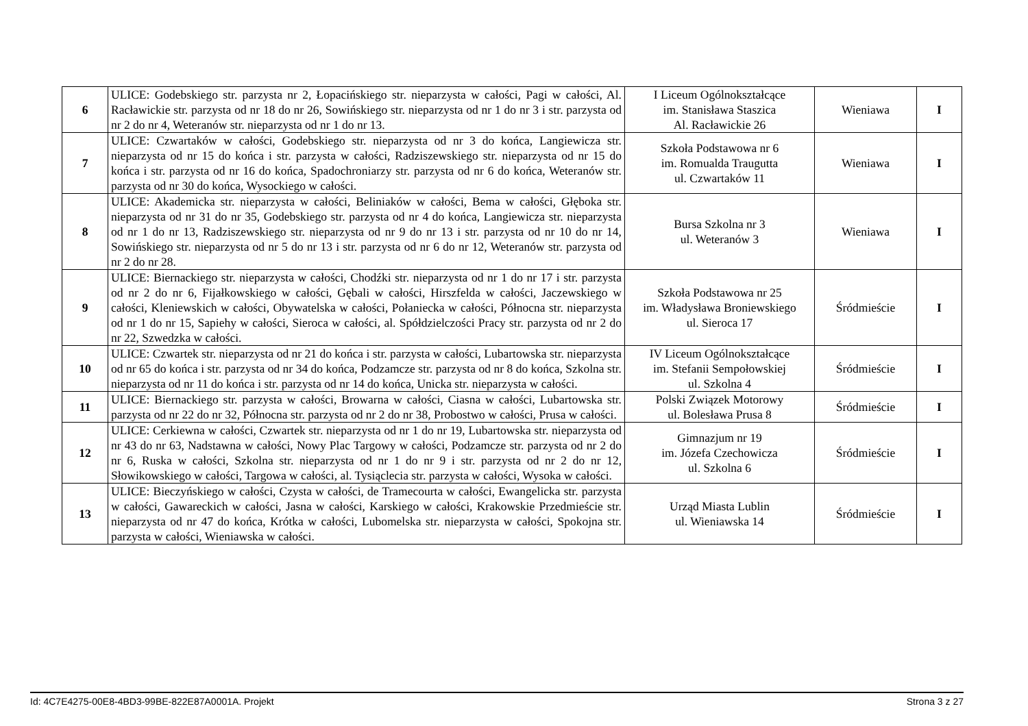| 6 | ULICE: Godebskiego str. parzysta nr 2, Łopacińskiego str. nieparzysta w całości, Pagi w całości, Al. Racławickie str. parzysta od nr 18 do nr 26, Sowińskiego str. nieparzysta od nr 1 do nr 3 i str. parzysta od nr 2 do nr 4, Weteranów str. nieparzysta od nr 1 do nr 13. | I Liceum Ogólnokształcące im. Stanisława Staszica Al. Racławickie 26 | Wieniawa | I |
| 7 | ULICE: Czwartaków w całości, Godebskiego str. nieparzysta od nr 3 do końca, Langiewicza str. nieparzysta od nr 15 do końca i str. parzysta w całości, Radziszewskiego str. nieparzysta od nr 15 do końca i str. parzysta od nr 16 do końca, Spadochroniarzy str. parzysta od nr 6 do końca, Weteranów str. parzysta od nr 30 do końca, Wysockiego w całości. | Szkoła Podstawowa nr 6 im. Romualda Traugutta ul. Czwartaków 11 | Wieniawa | I |
| 8 | ULICE: Akademicka str. nieparzysta w całości, Beliniaków w całości, Bema w całości, Głęboka str. nieparzysta od nr 31 do nr 35, Godebskiego str. parzysta od nr 4 do końca, Langiewicza str. nieparzysta od nr 1 do nr 13, Radziszewskiego str. nieparzysta od nr 9 do nr 13 i str. parzysta od nr 10 do nr 14, Sowińskiego str. nieparzysta od nr 5 do nr 13 i str. parzysta od nr 6 do nr 12, Weteranów str. parzysta od nr 2 do nr 28. | Bursa Szkolna nr 3 ul. Weteranów 3 | Wieniawa | I |
| 9 | ULICE: Biernackiego str. nieparzysta w całości, Chodźki str. nieparzysta od nr 1 do nr 17 i str. parzysta od nr 2 do nr 6, Fijałkowskiego w całości, Gębali w całości, Hirszfelda w całości, Jaczewskiego w całości, Kleniewskich w całości, Obywatelska w całości, Połaniecka w całości, Północna str. nieparzysta od nr 1 do nr 15, Sapiehy w całości, Sieroca w całości, al. Spółdzielczości Pracy str. parzysta od nr 2 do nr 22, Szwedzka w całości. | Szkoła Podstawowa nr 25 im. Władysława Broniewskiego ul. Sieroca 17 | Śródmieście | I |
| 10 | ULICE: Czwartek str. nieparzysta od nr 21 do końca i str. parzysta w całości, Lubartowska str. nieparzysta od nr 65 do końca i str. parzysta od nr 34 do końca, Podzamcze str. parzysta od nr 8 do końca, Szkolna str. nieparzysta od nr 11 do końca i str. parzysta od nr 14 do końca, Unicka str. nieparzysta w całości. | IV Liceum Ogólnokształcące im. Stefanii Sempołowskiej ul. Szkolna 4 | Śródmieście | I |
| 11 | ULICE: Biernackiego str. parzysta w całości, Browarna w całości, Ciasna w całości, Lubartowska str. parzysta od nr 22 do nr 32, Północna str. parzysta od nr 2 do nr 38, Probostwo w całości, Prusa w całości. | Polski Związek Motorowy ul. Bolesława Prusa 8 | Śródmieście | I |
| 12 | ULICE: Cerkiewna w całości, Czwartek str. nieparzysta od nr 1 do nr 19, Lubartowska str. nieparzysta od nr 43 do nr 63, Nadstawna w całości, Nowy Plac Targowy w całości, Podzamcze str. parzysta od nr 2 do nr 6, Ruska w całości, Szkolna str. nieparzysta od nr 1 do nr 9 i str. parzysta od nr 2 do nr 12, Słowikowskiego w całości, Targowa w całości, al. Tysiąclecia str. parzysta w całości, Wysoka w całości. | Gimnazjum nr 19 im. Józefa Czechowicza ul. Szkolna 6 | Śródmieście | I |
| 13 | ULICE: Bieczyńskiego w całości, Czysta w całości, de Tramecourta w całości, Ewangelicka str. parzysta w całości, Gawareckich w całości, Jasna w całości, Karskiego w całości, Krakowskie Przedmieście str. nieparzysta od nr 47 do końca, Krótka w całości, Lubomelska str. nieparzysta w całości, Spokojna str. parzysta w całości, Wieniawska w całości. | Urząd Miasta Lublin ul. Wieniawska 14 | Śródmieście | I |
Id: 4C7E4275-00E8-4BD3-99BE-822E87A0001A. Projekt Strona 3 z 27